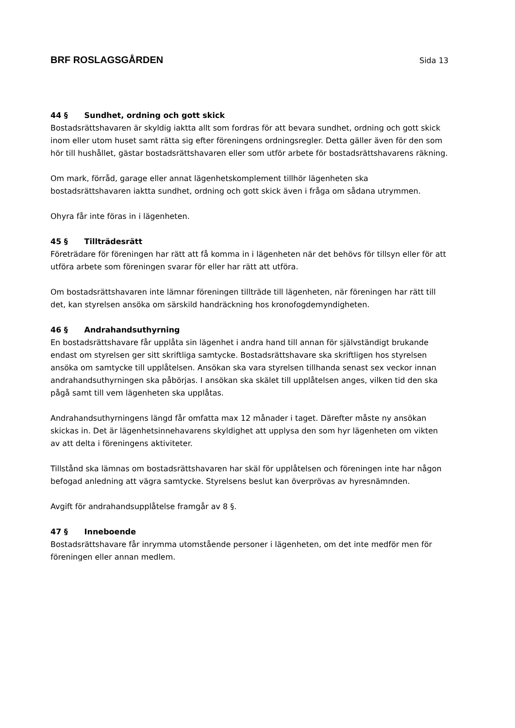BRF ROSLAGSGÅRDEN Sida 13
44 § Sundhet, ordning och gott skick
Bostadsrättshavaren är skyldig iaktta allt som fordras för att bevara sundhet, ordning och gott skick inom eller utom huset samt rätta sig efter föreningens ordningsregler. Detta gäller även för den som hör till hushållet, gästar bostadsrättshavaren eller som utför arbete för bostadsrättshavarens räkning.
Om mark, förråd, garage eller annat lägenhetskomplement tillhör lägenheten ska bostadsrättshavaren iaktta sundhet, ordning och gott skick även i fråga om sådana utrymmen.
Ohyra får inte föras in i lägenheten.
45 § Tillträdesrätt
Företrädare för föreningen har rätt att få komma in i lägenheten när det behövs för tillsyn eller för att utföra arbete som föreningen svarar för eller har rätt att utföra.
Om bostadsrättshavaren inte lämnar föreningen tillträde till lägenheten, när föreningen har rätt till det, kan styrelsen ansöka om särskild handräckning hos kronofogdemyndigheten.
46 § Andrahandsuthyrning
En bostadsrättshavare får upplåta sin lägenhet i andra hand till annan för självständigt brukande endast om styrelsen ger sitt skriftliga samtycke. Bostadsrättshavare ska skriftligen hos styrelsen ansöka om samtycke till upplåtelsen. Ansökan ska vara styrelsen tillhanda senast sex veckor innan andrahandsuthyrningen ska påbörjas. I ansökan ska skälet till upplåtelsen anges, vilken tid den ska pågå samt till vem lägenheten ska upplåtas.
Andrahandsuthyrningens längd får omfatta max 12 månader i taget. Därefter måste ny ansökan skickas in. Det är lägenhetsinnehavarens skyldighet att upplysa den som hyr lägenheten om vikten av att delta i föreningens aktiviteter.
Tillstånd ska lämnas om bostadsrättshavaren har skäl för upplåtelsen och föreningen inte har någon befogad anledning att vägra samtycke. Styrelsens beslut kan överprövas av hyresnämnden.
Avgift för andrahandsupplåtelse framgår av 8 §.
47 § Inneboende
Bostadsrättshavare får inrymma utomstående personer i lägenheten, om det inte medför men för föreningen eller annan medlem.